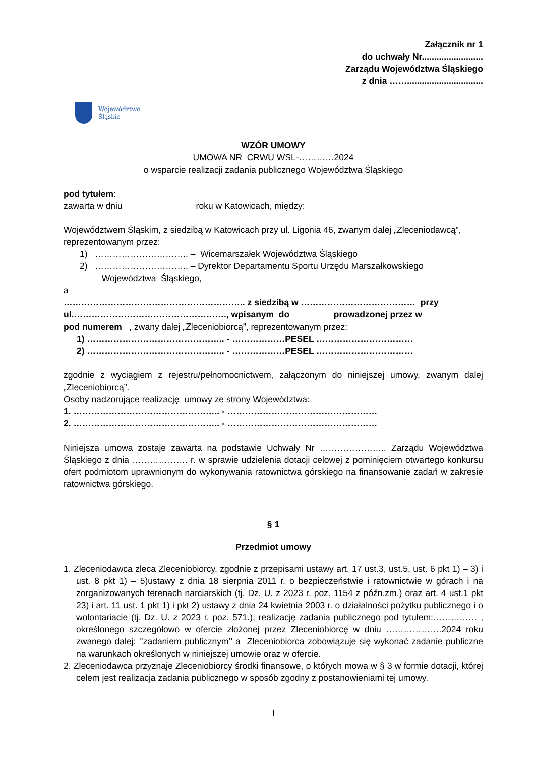Załącznik nr 1
do uchwały Nr.........................
Zarządu Województwa Śląskiego
z dnia ……...............................
Województwo
Śląskie
WZÓR UMOWY
UMOWA NR CRWU WSL-…………2024
o wsparcie realizacji zadania publicznego Województwa Śląskiego
pod tytułem:
zawarta w dniu roku w Katowicach, między:
Województwem Śląskim, z siedzibą w Katowicach przy ul. Ligonia 46, zwanym dalej „Zleceniodawcą”, reprezentowanym przez:
1) ………………………….. – Wicemarszałek Województwa Śląskiego
2) ………………………….. – Dyrektor Departamentu Sportu Urzędu Marszałkowskiego
Województwa Śląskiego,
a
…………………………………………………….. z siedzibą w ………………………………… przy ul.……………………………………………., wpisanym do prowadzonej przez w
pod numerem , zwany dalej „Zleceniobiorcą”, reprezentowanym przez:
1) ……………………………………….. - ………………PESEL ……………………………
2) ……………………………………….. - ………………PESEL ……………………………
zgodnie z wyciągiem z rejestru/pełnomocnictwem, załączonym do niniejszej umowy, zwanym dalej „Zleceniobiorcą”.
Osoby nadzorujące realizację umowy ze strony Województwa:
1. ………………………………………….. - ……………………………………………
2. ………………………………………….. - ……………………………………………
Niniejsza umowa zostaje zawarta na podstawie Uchwały Nr ………………….. Zarządu Województwa Śląskiego z dnia ………………. r. w sprawie udzielenia dotacji celowej z pominięciem otwartego konkursu ofert podmiotom uprawnionym do wykonywania ratownictwa górskiego na finansowanie zadań w zakresie ratownictwa górskiego.
§ 1
Przedmiot umowy
1. Zleceniodawca zleca Zleceniobiorcy, zgodnie z przepisami ustawy art. 17 ust.3, ust.5, ust. 6 pkt 1) – 3) i ust. 8 pkt 1) – 5)ustawy z dnia 18 sierpnia 2011 r. o bezpieczeństwie i ratownictwie w górach i na zorganizowanych terenach narciarskich (tj. Dz. U. z 2023 r. poz. 1154 z późn.zm.) oraz art. 4 ust.1 pkt 23) i art. 11 ust. 1 pkt 1) i pkt 2) ustawy z dnia 24 kwietnia 2003 r. o działalności pożytku publicznego i o wolontariacie (tj. Dz. U. z 2023 r. poz. 571.), realizację zadania publicznego pod tytułem:…………… , określonego szczegółowo w ofercie złożonej przez Zleceniobiorcę w dniu ……………….2024 roku zwanego dalej: ‘’zadaniem publicznym’’ a Zleceniobiorca zobowiązuje się wykonać zadanie publiczne na warunkach określonych w niniejszej umowie oraz w ofercie.
2. Zleceniodawca przyznaje Zleceniobiorcy środki finansowe, o których mowa w § 3 w formie dotacji, której celem jest realizacja zadania publicznego w sposób zgodny z postanowieniami tej umowy.
1